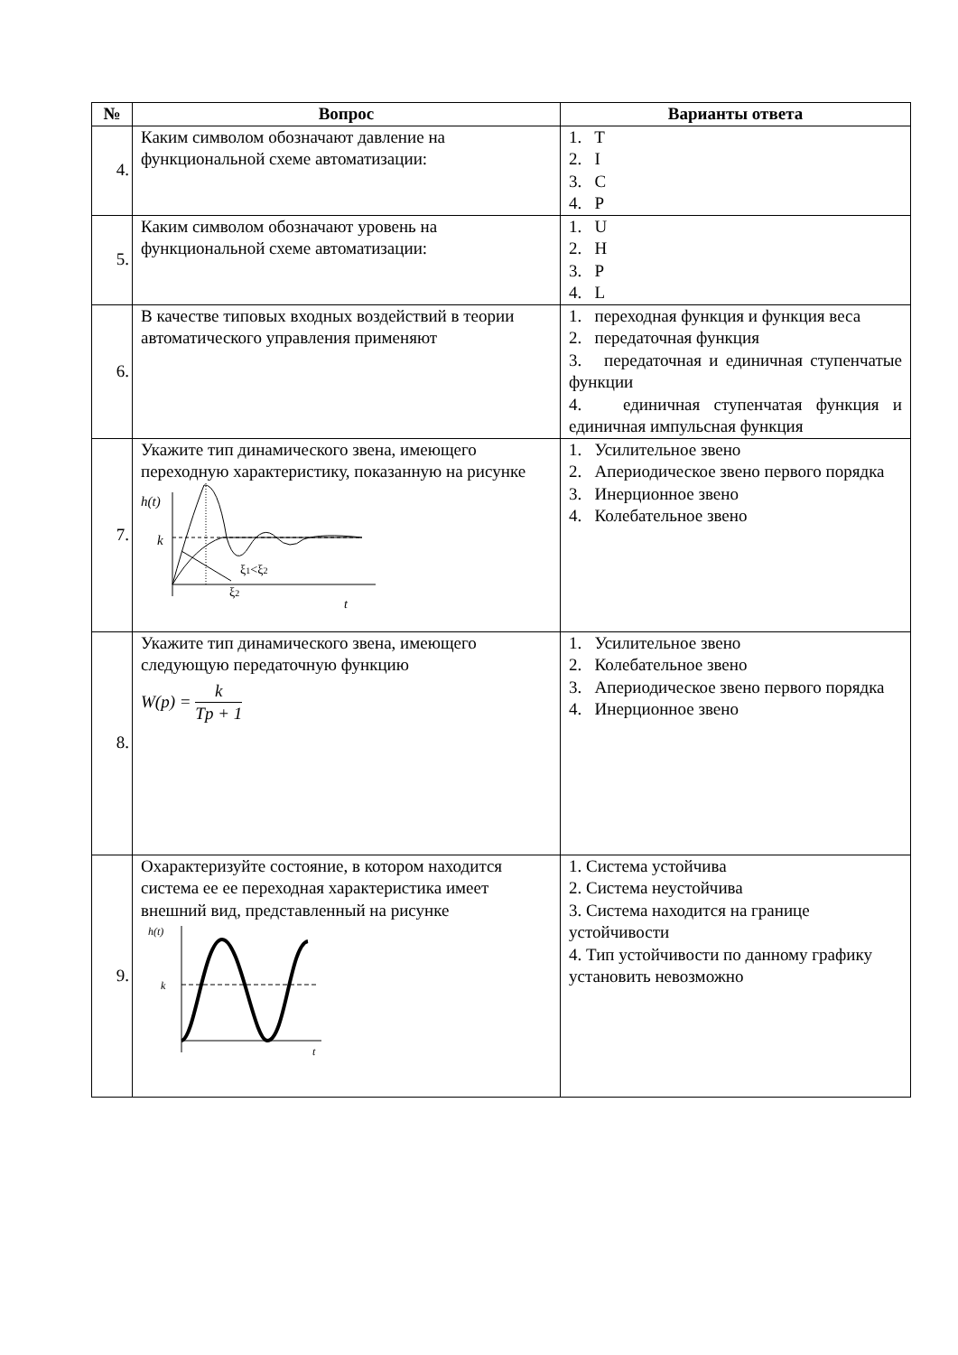| № | Вопрос | Варианты ответа |
| --- | --- | --- |
| 4. | Каким символом обозначают давление на функциональной схеме автоматизации: | 1. T 2. I 3. C 4. P |
| 5. | Каким символом обозначают уровень на функциональной схеме автоматизации: | 1. U 2. H 3. P 4. L |
| 6. | В качестве типовых входных воздействий в теории автоматического управления применяют | 1. переходная функция и функция веса 2. передаточная функция 3. передаточная и единичная ступенчатые функции 4. единичная ступенчатая функция и единичная импульсная функция |
| 7. | Укажите тип динамического звена, имеющего переходную характеристику, показанную на рисунке h(t) k ξ 1 <ξ 2 ξ 2 t | 1. Усилительное звено 2. Апериодическое звено первого порядка 3. Инерционное звено 4. Колебательное звено |
| 8. | Укажите тип динамического звена, имеющего следующую передаточную функцию W(p) = k Tp + 1 | 1. Усилительное звено 2. Колебательное звено 3. Апериодическое звено первого порядка 4. Инерционное звено |
| 9. | Охарактеризуйте состояние, в котором находится система ее ее переходная характеристика имеет внешний вид, представленный на рисунке h(t) k t | 1. Система устойчива 2. Система неустойчива 3. Система находится на границе устойчивости 4. Тип устойчивости по данному графику установить невозможно |